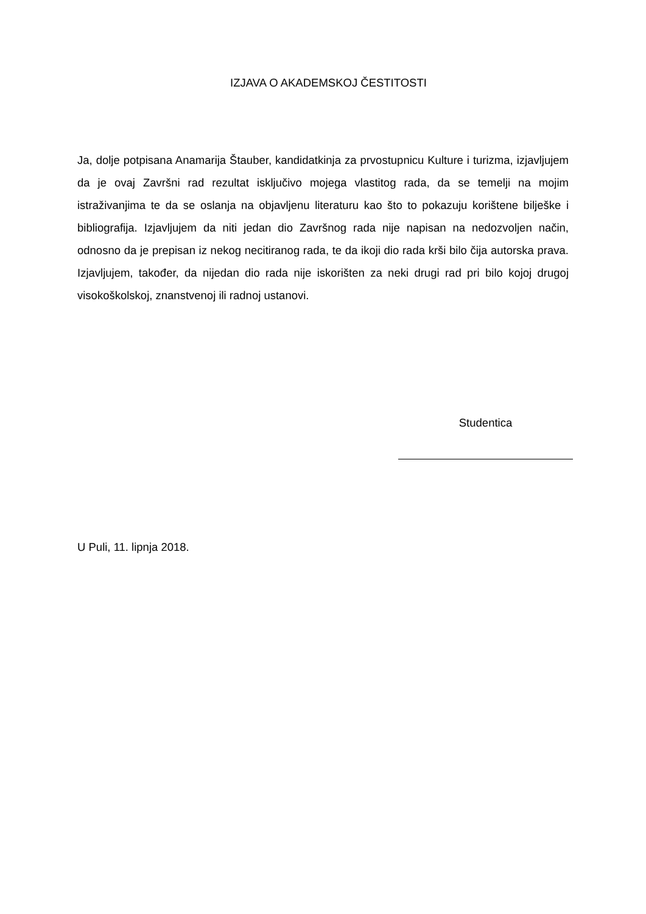IZJAVA O AKADEMSKOJ ČESTITOSTI
Ja, dolje potpisana Anamarija Štauber, kandidatkinja za prvostupnicu Kulture i turizma, izjavljujem da je ovaj Završni rad rezultat isključivo mojega vlastitog rada, da se temelji na mojim istraživanjima te da se oslanja na objavljenu literaturu kao što to pokazuju korištene bilješke i bibliografija. Izjavljujem da niti jedan dio Završnog rada nije napisan na nedozvoljen način, odnosno da je prepisan iz nekog necitiranog rada, te da ikoji dio rada krši bilo čija autorska prava. Izjavljujem, također, da nijedan dio rada nije iskorišten za neki drugi rad pri bilo kojoj drugoj visokoškolskoj, znanstvenoj ili radnoj ustanovi.
Studentica
U Puli, 11. lipnja 2018.